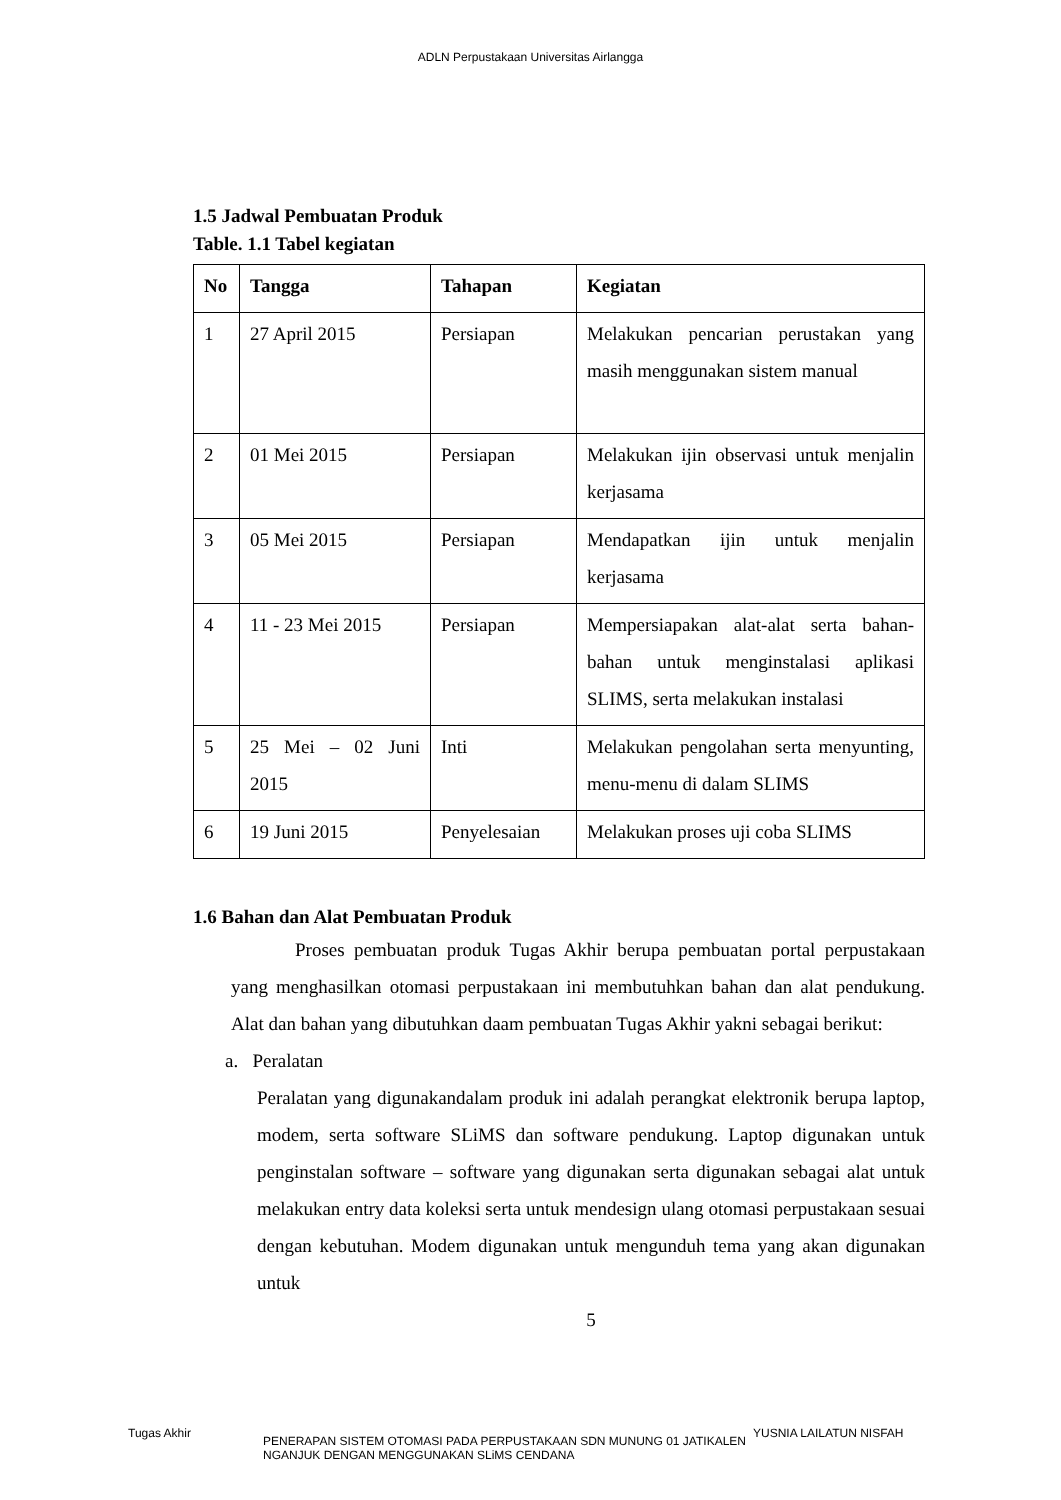ADLN Perpustakaan Universitas Airlangga
1.5 Jadwal Pembuatan Produk
Table. 1.1 Tabel kegiatan
| No | Tangga | Tahapan | Kegiatan |
| --- | --- | --- | --- |
| 1 | 27 April 2015 | Persiapan | Melakukan pencarian perustakan yang masih menggunakan sistem manual |
| 2 | 01 Mei 2015 | Persiapan | Melakukan ijin observasi untuk menjalin kerjasama |
| 3 | 05 Mei 2015 | Persiapan | Mendapatkan ijin untuk menjalin kerjasama |
| 4 | 11 - 23 Mei 2015 | Persiapan | Mempersiapakan alat-alat serta bahan-bahan untuk menginstalasi aplikasi SLIMS, serta melakukan instalasi |
| 5 | 25 Mei – 02 Juni 2015 | Inti | Melakukan pengolahan serta menyunting, menu-menu di dalam SLIMS |
| 6 | 19 Juni 2015 | Penyelesaian | Melakukan proses uji coba SLIMS |
1.6 Bahan dan Alat Pembuatan Produk
Proses pembuatan produk Tugas Akhir berupa pembuatan portal perpustakaan yang menghasilkan otomasi perpustakaan ini membutuhkan bahan dan alat pendukung. Alat dan bahan yang dibutuhkan daam pembuatan Tugas Akhir yakni sebagai berikut:
a. Peralatan
Peralatan yang digunakandalam produk ini adalah perangkat elektronik berupa laptop, modem, serta software SLiMS dan software pendukung. Laptop digunakan untuk penginstalan software – software yang digunakan serta digunakan sebagai alat untuk melakukan entry data koleksi serta untuk mendesign ulang otomasi perpustakaan sesuai dengan kebutuhan. Modem digunakan untuk mengunduh tema yang akan digunakan untuk
5
Tugas Akhir
PENERAPAN SISTEM OTOMASI PADA PERPUSTAKAAN SDN MUNUNG 01 JATIKALEN NGANJUK DENGAN MENGGUNAKAN SLiMS CENDANA
YUSNIA LAILATUN NISFAH